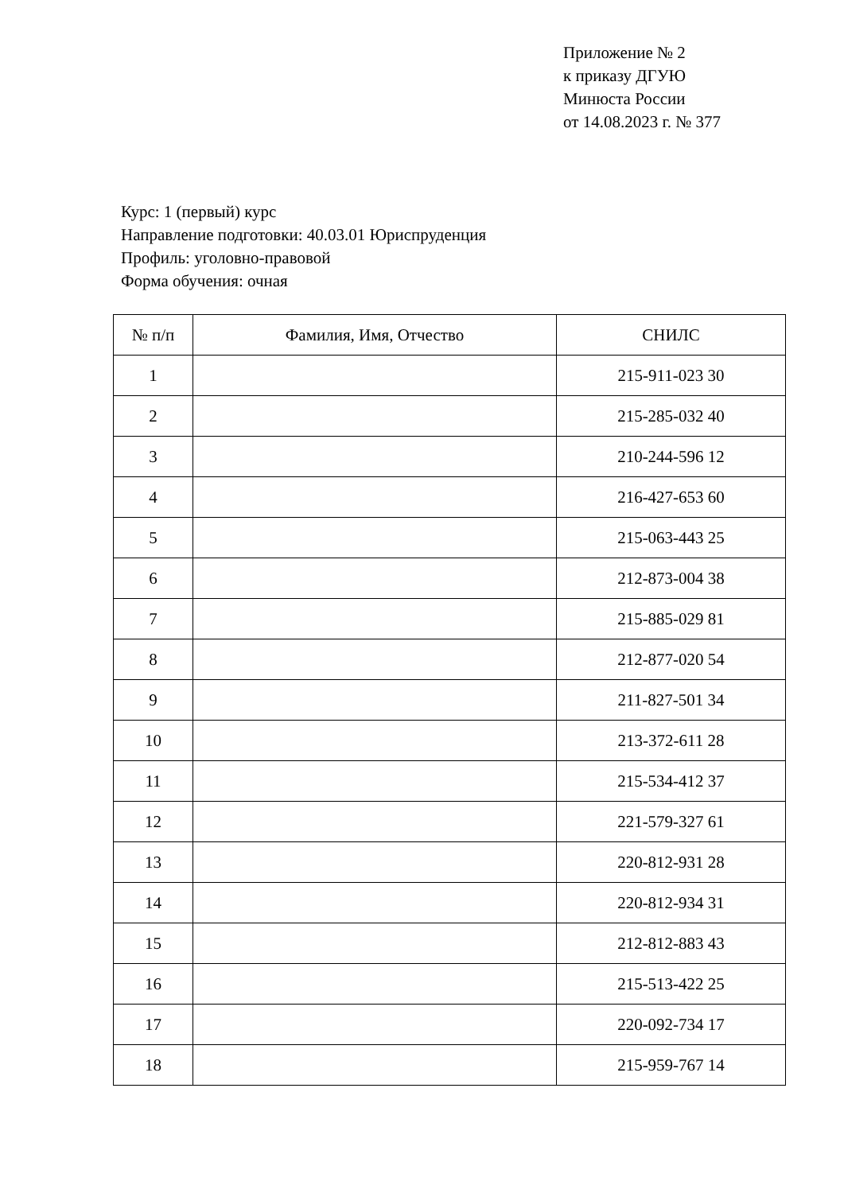Приложение № 2
к приказу ДГУЮ
Минюста России
от 14.08.2023 г. № 377
Курс: 1 (первый) курс
Направление подготовки: 40.03.01 Юриспруденция
Профиль: уголовно-правовой
Форма обучения: очная
| № п/п | Фамилия, Имя, Отчество | СНИЛС |
| --- | --- | --- |
| 1 | | 215-911-023 30 |
| 2 | | 215-285-032 40 |
| 3 | | 210-244-596 12 |
| 4 | | 216-427-653 60 |
| 5 | | 215-063-443 25 |
| 6 | | 212-873-004 38 |
| 7 | | 215-885-029 81 |
| 8 | | 212-877-020 54 |
| 9 | | 211-827-501 34 |
| 10 | | 213-372-611 28 |
| 11 | | 215-534-412 37 |
| 12 | | 221-579-327 61 |
| 13 | | 220-812-931 28 |
| 14 | | 220-812-934 31 |
| 15 | | 212-812-883 43 |
| 16 | | 215-513-422 25 |
| 17 | | 220-092-734 17 |
| 18 | | 215-959-767 14 |